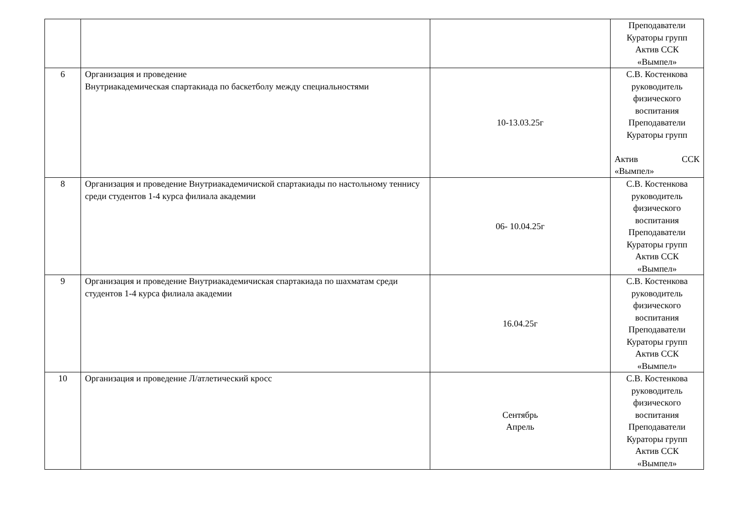| | | | Преподаватели Кураторы групп Актив ССК «Вымпел» |
| 6 | Организация и проведение Внутриакадемическая спартакиада по баскетболу между специальностями | 10-13.03.25г | С.В. Костенкова руководитель физического воспитания Преподаватели Кураторы групп Актив ССК «Вымпел» |
| 8 | Организация и проведение Внутриакадемичиской спартакиады по настольному теннису среди студентов 1-4 курса филиала академии | 06- 10.04.25г | С.В. Костенкова руководитель физического воспитания Преподаватели Кураторы групп Актив ССК «Вымпел» |
| 9 | Организация и проведение Внутриакадемичиская спартакиада по шахматам среди студентов 1-4 курса филиала академии | 16.04.25г | С.В. Костенкова руководитель физического воспитания Преподаватели Кураторы групп Актив ССК «Вымпел» |
| 10 | Организация и проведение Л/атлетический кросс | Сентябрь Апрель | С.В. Костенкова руководитель физического воспитания Преподаватели Кураторы групп Актив ССК «Вымпел» |